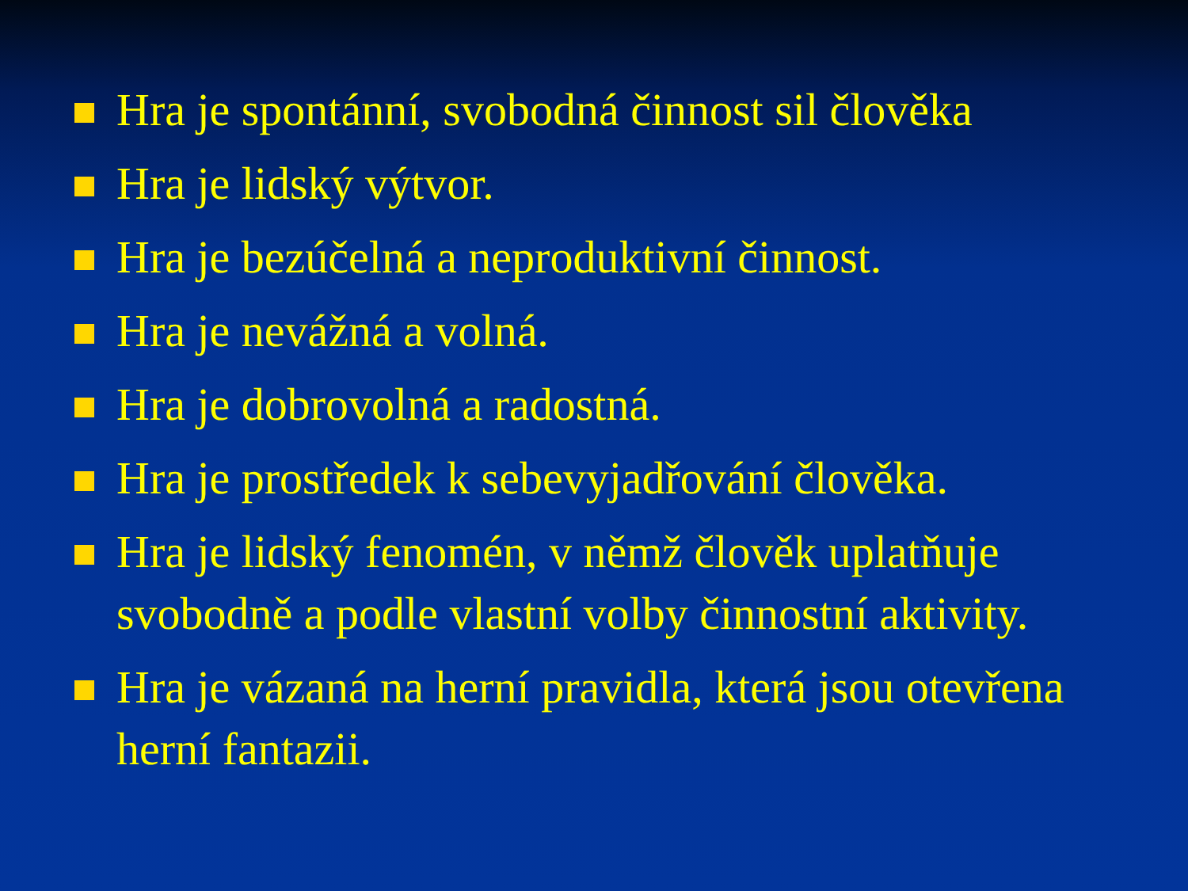Hra je spontánní, svobodná činnost sil člověka
Hra je lidský výtvor.
Hra je bezúčelná a neproduktivní činnost.
Hra je nevážná a volná.
Hra je dobrovolná a radostná.
Hra je prostředek k sebevyjadřování člověka.
Hra je lidský fenomén, v němž člověk uplatňuje svobodně a podle vlastní volby činnostní aktivity.
Hra je vázaná na herní pravidla, která jsou otevřena herní fantazii.